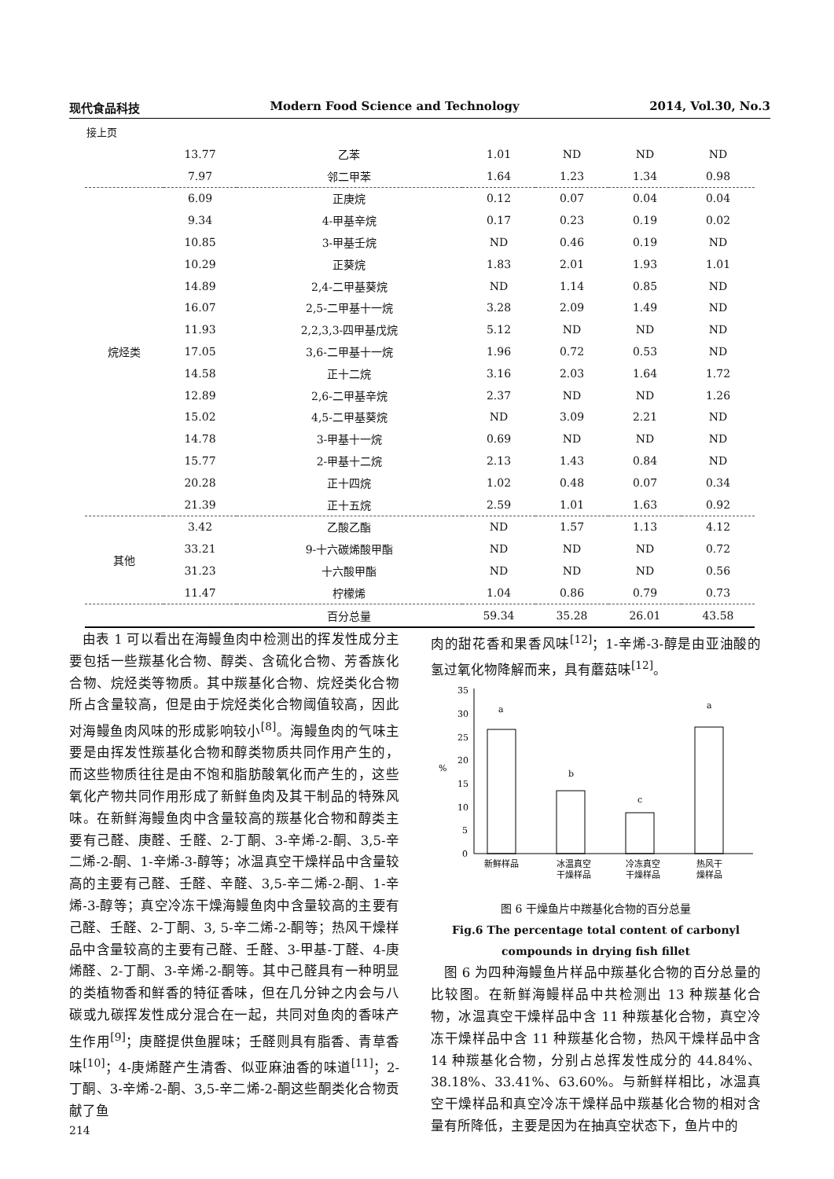现代食品科技 Modern Food Science and Technology 2014, Vol.30, No.3
接上页
| | 13.77 | 乙苯 | 1.01 | ND | ND | ND |
| | 7.97 | 邻二甲苯 | 1.64 | 1.23 | 1.34 | 0.98 |
| 烷烃类 | 6.09 | 正庚烷 | 0.12 | 0.07 | 0.04 | 0.04 |
| | 9.34 | 4-甲基辛烷 | 0.17 | 0.23 | 0.19 | 0.02 |
| | 10.85 | 3-甲基壬烷 | ND | 0.46 | 0.19 | ND |
| | 10.29 | 正葵烷 | 1.83 | 2.01 | 1.93 | 1.01 |
| | 14.89 | 2,4-二甲基葵烷 | ND | 1.14 | 0.85 | ND |
| | 16.07 | 2,5-二甲基十一烷 | 3.28 | 2.09 | 1.49 | ND |
| | 11.93 | 2,2,3,3-四甲基戊烷 | 5.12 | ND | ND | ND |
| | 17.05 | 3,6-二甲基十一烷 | 1.96 | 0.72 | 0.53 | ND |
| | 14.58 | 正十二烷 | 3.16 | 2.03 | 1.64 | 1.72 |
| | 12.89 | 2,6-二甲基辛烷 | 2.37 | ND | ND | 1.26 |
| | 15.02 | 4,5-二甲基葵烷 | ND | 3.09 | 2.21 | ND |
| | 14.78 | 3-甲基十一烷 | 0.69 | ND | ND | ND |
| | 15.77 | 2-甲基十二烷 | 2.13 | 1.43 | 0.84 | ND |
| | 20.28 | 正十四烷 | 1.02 | 0.48 | 0.07 | 0.34 |
| | 21.39 | 正十五烷 | 2.59 | 1.01 | 1.63 | 0.92 |
| 其他 | 3.42 | 乙酸乙酯 | ND | 1.57 | 1.13 | 4.12 |
| | 33.21 | 9-十六碳烯酸甲酯 | ND | ND | ND | 0.72 |
| | 31.23 | 十六酸甲酯 | ND | ND | ND | 0.56 |
| | 11.47 | 柠檬烯 | 1.04 | 0.86 | 0.79 | 0.73 |
| | | 百分总量 | 59.34 | 35.28 | 26.01 | 43.58 |
 由表 1 可以看出在海鳗鱼肉中检测出的挥发性成分主要包括一些羰基化合物、醇类、含硫化合物、芳香族化合物、烷烃类等物质。其中羰基化合物、烷烃类化合物所占含量较高，但是由于烷烃类化合物阈值较高，因此对海鳗鱼肉风味的形成影响较小<sup>[8]</sup>。海鳗鱼肉的气味主要是由挥发性羰基化合物和醇类物质共同作用产生的，而这些物质往往是由不饱和脂肪酸氧化而产生的，这些氧化产物共同作用形成了新鲜鱼肉及其干制品的特殊风味。在新鲜海鳗鱼肉中含量较高的羰基化合物和醇类主要有己醛、庚醛、壬醛、2-丁酮、3-辛烯-2-酮、3,5-辛二烯-2-酮、1-辛烯-3-醇等；冰温真空干燥样品中含量较高的主要有己醛、壬醛、辛醛、3,5-辛二烯-2-酮、1-辛烯-3-醇等；真空冷冻干燥海鳗鱼肉中含量较高的主要有己醛、壬醛、2-丁酮、3, 5-辛二烯-2-酮等；热风干燥样品中含量较高的主要有己醛、壬醛、3-甲基-丁醛、4-庚烯醛、2-丁酮、3-辛烯-2-酮等。其中己醛具有一种明显的类植物香和鲜香的特征香味，但在几分钟之内会与八碳或九碳挥发性成分混合在一起，共同对鱼肉的香味产生作用<sup>[9]</sup>；庚醛提供鱼腥味；壬醛则具有脂香、青草香味<sup>[10]</sup>；4-庚烯醛产生清香、似亚麻油香的味道<sup>[11]</sup>；2-丁酮、3-辛烯-2-酮、3,5-辛二烯-2-酮这些酮类化合物贡献了鱼
肉的甜花香和果香风味<sup>[12]</sup>；1-辛烯-3-醇是由亚油酸的氢过氧化物降解而来，具有蘑菇味<sup>[12]</sup>。
0
5
10
15
20
25
30
35
%
a
b
c
a
新鲜样品
冰温真空
干燥样品
冷冻真空
干燥样品
热风干
燥样品
图 6 干燥鱼片中羰基化合物的百分总量
Fig.6 The percentage total content of carbonyl compounds in drying fish fillet
 图 6 为四种海鳗鱼片样品中羰基化合物的百分总量的比较图。在新鲜海鳗样品中共检测出 13 种羰基化合物，冰温真空干燥样品中含 11 种羰基化合物，真空冷冻干燥样品中含 11 种羰基化合物，热风干燥样品中含 14 种羰基化合物，分别占总挥发性成分的 44.84%、38.18%、33.41%、63.60%。与新鲜样相比，冰温真空干燥样品和真空冷冻干燥样品中羰基化合物的相对含量有所降低，主要是因为在抽真空状态下，鱼片中的
214